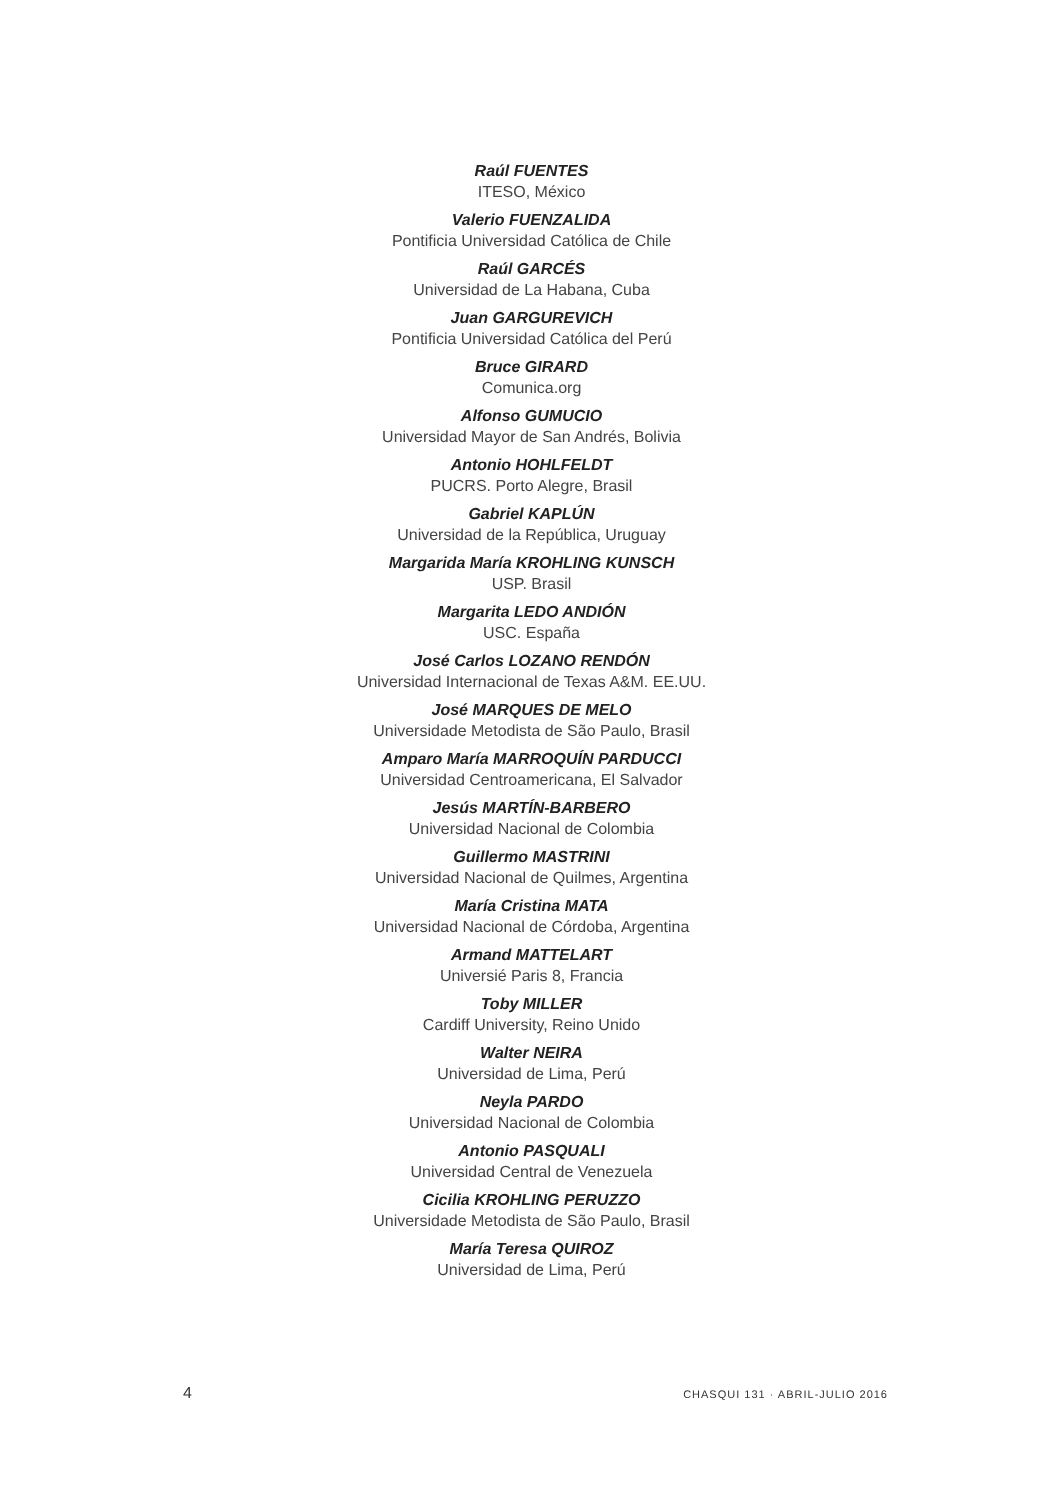Raúl FUENTES
ITESO, México
Valerio FUENZALIDA
Pontificia Universidad Católica de Chile
Raúl GARCÉS
Universidad de La Habana, Cuba
Juan GARGUREVICH
Pontificia Universidad Católica del Perú
Bruce GIRARD
Comunica.org
Alfonso GUMUCIO
Universidad Mayor de San Andrés, Bolivia
Antonio HOHLFELDT
PUCRS. Porto Alegre, Brasil
Gabriel KAPLÚN
Universidad de la República, Uruguay
Margarida María KROHLING KUNSCH
USP. Brasil
Margarita LEDO ANDIÓN
USC. España
José Carlos LOZANO RENDÓN
Universidad Internacional de Texas A&M. EE.UU.
José MARQUES DE MELO
Universidade Metodista de São Paulo, Brasil
Amparo María MARROQUÍN PARDUCCI
Universidad Centroamericana, El Salvador
Jesús MARTÍN-BARBERO
Universidad Nacional de Colombia
Guillermo MASTRINI
Universidad Nacional de Quilmes, Argentina
María Cristina MATA
Universidad Nacional de Córdoba, Argentina
Armand MATTELART
Universié Paris 8, Francia
Toby MILLER
Cardiff University, Reino Unido
Walter NEIRA
Universidad de Lima, Perú
Neyla PARDO
Universidad Nacional de Colombia
Antonio PASQUALI
Universidad Central de Venezuela
Cicilia KROHLING PERUZZO
Universidade Metodista de São Paulo, Brasil
María Teresa QUIROZ
Universidad de Lima, Perú
4 CHASQUI 131 · ABRIL-JULIO 2016